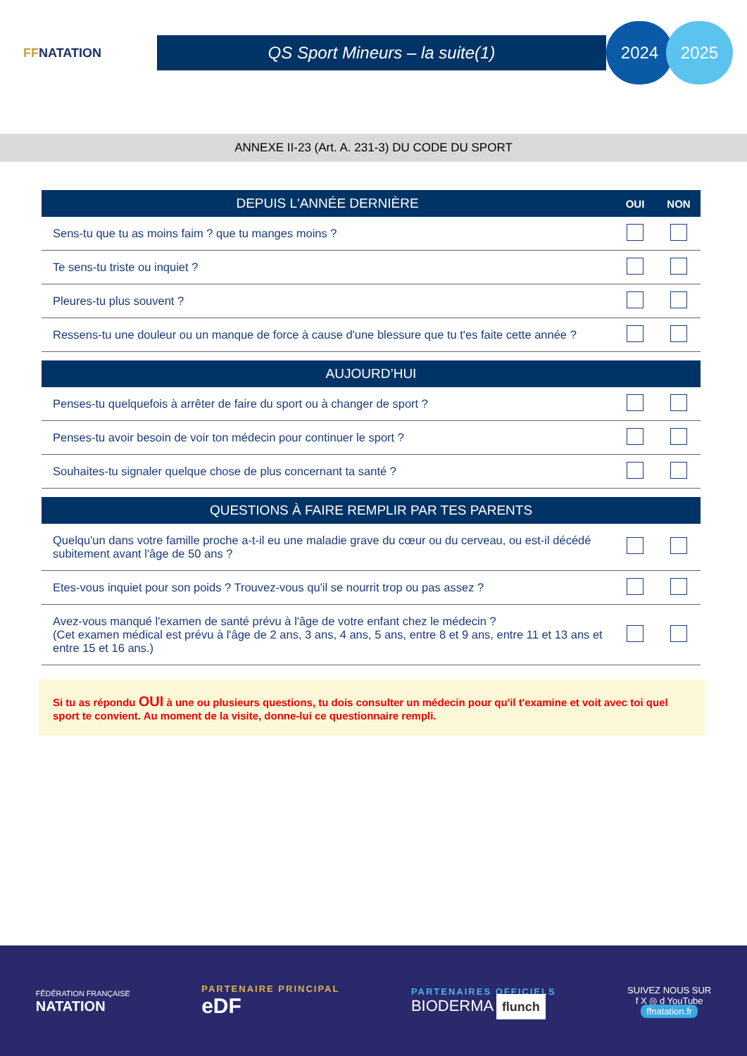FFNATATION
QS Sport Mineurs – la suite(1)
2024 2025
ANNEXE II-23 (Art. A. 231-3) DU CODE DU SPORT
| DEPUIS L'ANNÉE DERNIÈRE | OUI | NON |
| --- | --- | --- |
| Sens-tu que tu as moins faim ? que tu manges moins ? | | |
| Te sens-tu triste ou inquiet ? | | |
| Pleures-tu plus souvent ? | | |
| Ressens-tu une douleur ou un manque de force à cause d'une blessure que tu t'es faite cette année ? | | |
| AUJOURD’HUI | | |
| Penses-tu quelquefois à arrêter de faire du sport ou à changer de sport ? | | |
| Penses-tu avoir besoin de voir ton médecin pour continuer le sport ? | | |
| Souhaites-tu signaler quelque chose de plus concernant ta santé ? | | |
| QUESTIONS À FAIRE REMPLIR PAR TES PARENTS | | |
| Quelqu'un dans votre famille proche a-t-il eu une maladie grave du cœur ou du cerveau, ou est-il décédé subitement avant l'âge de 50 ans ? | | |
| Etes-vous inquiet pour son poids ? Trouvez-vous qu'il se nourrit trop ou pas assez ? | | |
| Avez-vous manqué l'examen de santé prévu à l'âge de votre enfant chez le médecin ? (Cet examen médical est prévu à l'âge de 2 ans, 3 ans, 4 ans, 5 ans, entre 8 et 9 ans, entre 11 et 13 ans et entre 15 et 16 ans.) | | |
Si tu as répondu OUI à une ou plusieurs questions, tu dois consulter un médecin pour qu'il t'examine et voit avec toi quel sport te convient. Au moment de la visite, donne-lui ce questionnaire rempli.
FÉDÉRATION FRANÇAISE
NATATION
PARTENAIRE PRINCIPAL
eDF
PARTENAIRES OFFICIELS
BIODERMA flunch
SUIVEZ NOUS SUR
f X ◎ d YouTube
ffnatation.fr